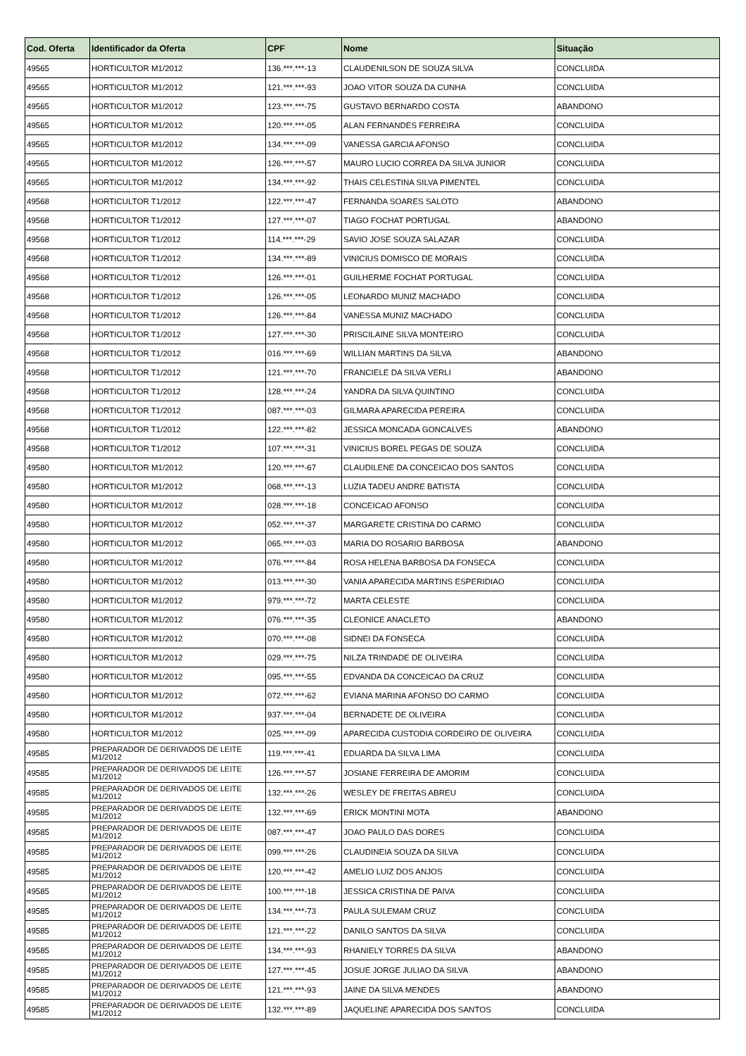| Cod. Oferta | Identificador da Oferta | CPF | Nome | Situação |
| --- | --- | --- | --- | --- |
| 49565 | HORTICULTOR M1/2012 | 136.***.***-13 | CLAUDENILSON DE SOUZA SILVA | CONCLUIDA |
| 49565 | HORTICULTOR M1/2012 | 121.***.***-93 | JOAO VITOR SOUZA DA CUNHA | CONCLUIDA |
| 49565 | HORTICULTOR M1/2012 | 123.***.***-75 | GUSTAVO BERNARDO COSTA | ABANDONO |
| 49565 | HORTICULTOR M1/2012 | 120.***.***-05 | ALAN FERNANDES FERREIRA | CONCLUIDA |
| 49565 | HORTICULTOR M1/2012 | 134.***.***-09 | VANESSA GARCIA AFONSO | CONCLUIDA |
| 49565 | HORTICULTOR M1/2012 | 126.***.***-57 | MAURO LUCIO CORREA DA SILVA JUNIOR | CONCLUIDA |
| 49565 | HORTICULTOR M1/2012 | 134.***.***-92 | THAIS CELESTINA SILVA PIMENTEL | CONCLUIDA |
| 49568 | HORTICULTOR T1/2012 | 122.***.***-47 | FERNANDA SOARES SALOTO | ABANDONO |
| 49568 | HORTICULTOR T1/2012 | 127.***.***-07 | TIAGO FOCHAT PORTUGAL | ABANDONO |
| 49568 | HORTICULTOR T1/2012 | 114.***.***-29 | SAVIO JOSE SOUZA SALAZAR | CONCLUIDA |
| 49568 | HORTICULTOR T1/2012 | 134.***.***-89 | VINICIUS DOMISCO DE MORAIS | CONCLUIDA |
| 49568 | HORTICULTOR T1/2012 | 126.***.***-01 | GUILHERME FOCHAT PORTUGAL | CONCLUIDA |
| 49568 | HORTICULTOR T1/2012 | 126.***.***-05 | LEONARDO MUNIZ MACHADO | CONCLUIDA |
| 49568 | HORTICULTOR T1/2012 | 126.***.***-84 | VANESSA MUNIZ MACHADO | CONCLUIDA |
| 49568 | HORTICULTOR T1/2012 | 127.***.***-30 | PRISCILAINE SILVA MONTEIRO | CONCLUIDA |
| 49568 | HORTICULTOR T1/2012 | 016.***.***-69 | WILLIAN MARTINS DA SILVA | ABANDONO |
| 49568 | HORTICULTOR T1/2012 | 121.***.***-70 | FRANCIELE DA SILVA VERLI | ABANDONO |
| 49568 | HORTICULTOR T1/2012 | 128.***.***-24 | YANDRA DA SILVA QUINTINO | CONCLUIDA |
| 49568 | HORTICULTOR T1/2012 | 087.***.***-03 | GILMARA APARECIDA PEREIRA | CONCLUIDA |
| 49568 | HORTICULTOR T1/2012 | 122.***.***-82 | JESSICA MONCADA GONCALVES | ABANDONO |
| 49568 | HORTICULTOR T1/2012 | 107.***.***-31 | VINICIUS BOREL PEGAS DE SOUZA | CONCLUIDA |
| 49580 | HORTICULTOR M1/2012 | 120.***.***-67 | CLAUDILENE DA CONCEICAO DOS SANTOS | CONCLUIDA |
| 49580 | HORTICULTOR M1/2012 | 068.***.***-13 | LUZIA TADEU ANDRE BATISTA | CONCLUIDA |
| 49580 | HORTICULTOR M1/2012 | 028.***.***-18 | CONCEICAO AFONSO | CONCLUIDA |
| 49580 | HORTICULTOR M1/2012 | 052.***.***-37 | MARGARETE CRISTINA DO CARMO | CONCLUIDA |
| 49580 | HORTICULTOR M1/2012 | 065.***.***-03 | MARIA DO ROSARIO BARBOSA | ABANDONO |
| 49580 | HORTICULTOR M1/2012 | 076.***.***-84 | ROSA HELENA BARBOSA DA FONSECA | CONCLUIDA |
| 49580 | HORTICULTOR M1/2012 | 013.***.***-30 | VANIA APARECIDA MARTINS ESPERIDIAO | CONCLUIDA |
| 49580 | HORTICULTOR M1/2012 | 979.***.***-72 | MARTA CELESTE | CONCLUIDA |
| 49580 | HORTICULTOR M1/2012 | 076.***.***-35 | CLEONICE ANACLETO | ABANDONO |
| 49580 | HORTICULTOR M1/2012 | 070.***.***-08 | SIDNEI DA FONSECA | CONCLUIDA |
| 49580 | HORTICULTOR M1/2012 | 029.***.***-75 | NILZA TRINDADE DE OLIVEIRA | CONCLUIDA |
| 49580 | HORTICULTOR M1/2012 | 095.***.***-55 | EDVANDA DA CONCEICAO DA CRUZ | CONCLUIDA |
| 49580 | HORTICULTOR M1/2012 | 072.***.***-62 | EVIANA MARINA AFONSO DO CARMO | CONCLUIDA |
| 49580 | HORTICULTOR M1/2012 | 937.***.***-04 | BERNADETE DE OLIVEIRA | CONCLUIDA |
| 49580 | HORTICULTOR M1/2012 | 025.***.***-09 | APARECIDA CUSTODIA CORDEIRO DE OLIVEIRA | CONCLUIDA |
| 49585 | PREPARADOR DE DERIVADOS DE LEITE M1/2012 | 119.***.***-41 | EDUARDA DA SILVA LIMA | CONCLUIDA |
| 49585 | PREPARADOR DE DERIVADOS DE LEITE M1/2012 | 126.***.***-57 | JOSIANE FERREIRA DE AMORIM | CONCLUIDA |
| 49585 | PREPARADOR DE DERIVADOS DE LEITE M1/2012 | 132.***.***-26 | WESLEY DE FREITAS ABREU | CONCLUIDA |
| 49585 | PREPARADOR DE DERIVADOS DE LEITE M1/2012 | 132.***.***-69 | ERICK MONTINI MOTA | ABANDONO |
| 49585 | PREPARADOR DE DERIVADOS DE LEITE M1/2012 | 087.***.***-47 | JOAO PAULO DAS DORES | CONCLUIDA |
| 49585 | PREPARADOR DE DERIVADOS DE LEITE M1/2012 | 099.***.***-26 | CLAUDINEIA SOUZA DA SILVA | CONCLUIDA |
| 49585 | PREPARADOR DE DERIVADOS DE LEITE M1/2012 | 120.***.***-42 | AMELIO LUIZ DOS ANJOS | CONCLUIDA |
| 49585 | PREPARADOR DE DERIVADOS DE LEITE M1/2012 | 100.***.***-18 | JESSICA CRISTINA DE PAIVA | CONCLUIDA |
| 49585 | PREPARADOR DE DERIVADOS DE LEITE M1/2012 | 134.***.***-73 | PAULA SULEMAM CRUZ | CONCLUIDA |
| 49585 | PREPARADOR DE DERIVADOS DE LEITE M1/2012 | 121.***.***-22 | DANILO SANTOS DA SILVA | CONCLUIDA |
| 49585 | PREPARADOR DE DERIVADOS DE LEITE M1/2012 | 134.***.***-93 | RHANIELY TORRES DA SILVA | ABANDONO |
| 49585 | PREPARADOR DE DERIVADOS DE LEITE M1/2012 | 127.***.***-45 | JOSUE JORGE JULIAO DA SILVA | ABANDONO |
| 49585 | PREPARADOR DE DERIVADOS DE LEITE M1/2012 | 121.***.***-93 | JAINE DA SILVA MENDES | ABANDONO |
| 49585 | PREPARADOR DE DERIVADOS DE LEITE M1/2012 | 132.***.***-89 | JAQUELINE APARECIDA DOS SANTOS | CONCLUIDA |